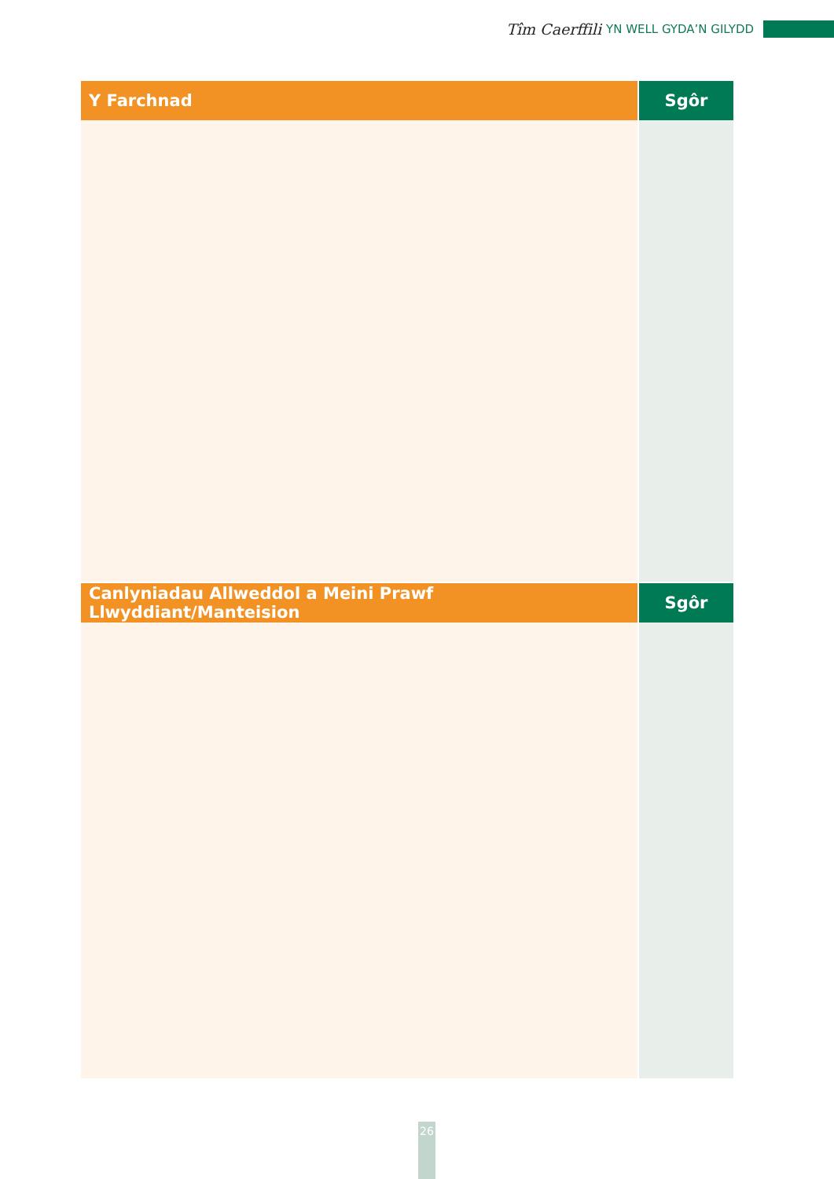Tîm Caerffili YN WELL GYDA’N GILYDD
| Y Farchnad | Sgôr |
| --- | --- |
| Canlyniadau Allweddol a Meini Prawf Llwyddiant/Manteision | Sgôr |
26